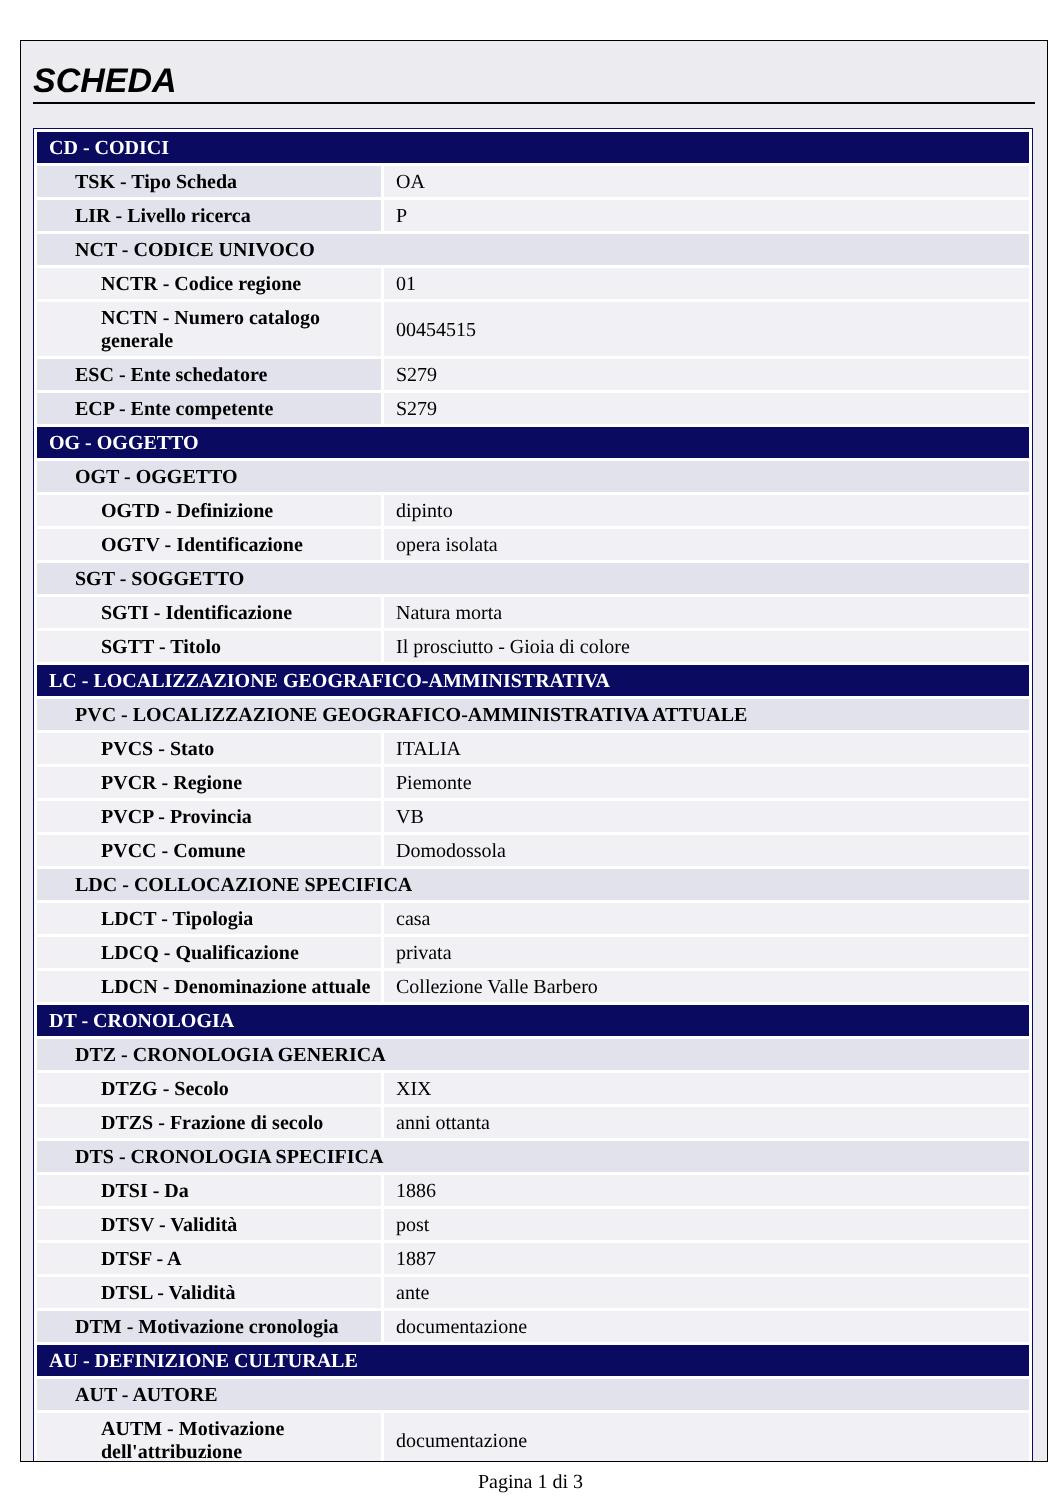SCHEDA
| CD - CODICI | |
| TSK - Tipo Scheda | OA |
| LIR - Livello ricerca | P |
| NCT - CODICE UNIVOCO | |
| NCTR - Codice regione | 01 |
| NCTN - Numero catalogo generale | 00454515 |
| ESC - Ente schedatore | S279 |
| ECP - Ente competente | S279 |
| OG - OGGETTO | |
| OGT - OGGETTO | |
| OGTD - Definizione | dipinto |
| OGTV - Identificazione | opera isolata |
| SGT - SOGGETTO | |
| SGTI - Identificazione | Natura morta |
| SGTT - Titolo | Il prosciutto - Gioia di colore |
| LC - LOCALIZZAZIONE GEOGRAFICO-AMMINISTRATIVA | |
| PVC - LOCALIZZAZIONE GEOGRAFICO-AMMINISTRATIVA ATTUALE | |
| PVCS - Stato | ITALIA |
| PVCR - Regione | Piemonte |
| PVCP - Provincia | VB |
| PVCC - Comune | Domodossola |
| LDC - COLLOCAZIONE SPECIFICA | |
| LDCT - Tipologia | casa |
| LDCQ - Qualificazione | privata |
| LDCN - Denominazione attuale | Collezione Valle Barbero |
| DT - CRONOLOGIA | |
| DTZ - CRONOLOGIA GENERICA | |
| DTZG - Secolo | XIX |
| DTZS - Frazione di secolo | anni ottanta |
| DTS - CRONOLOGIA SPECIFICA | |
| DTSI - Da | 1886 |
| DTSV - Validità | post |
| DTSF - A | 1887 |
| DTSL - Validità | ante |
| DTM - Motivazione cronologia | documentazione |
| AU - DEFINIZIONE CULTURALE | |
| AUT - AUTORE | |
| AUTM - Motivazione dell'attribuzione | documentazione |
Pagina 1 di 3